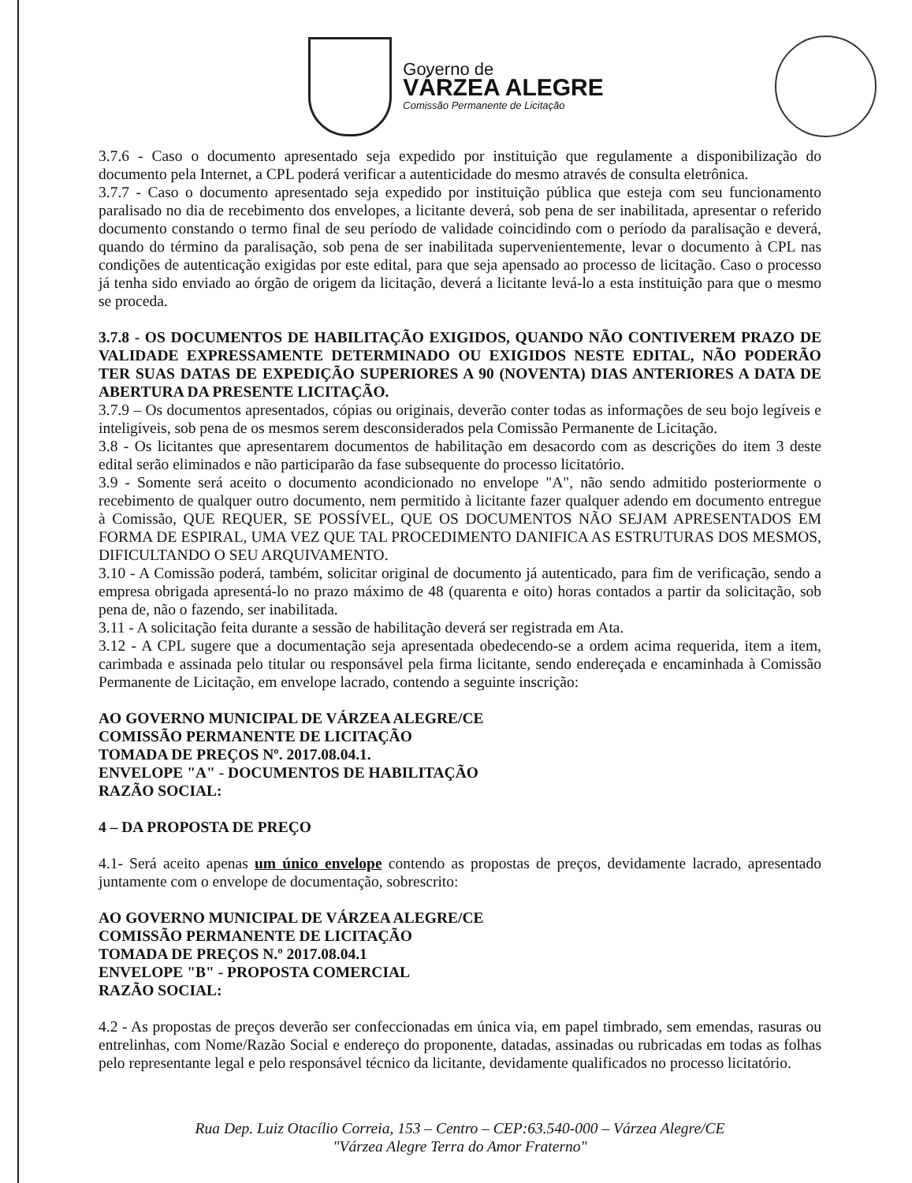Governo de
VÁRZEA ALEGRE
Comissão Permanente de Licitação
3.7.6 - Caso o documento apresentado seja expedido por instituição que regulamente a disponibilização do documento pela Internet, a CPL poderá verificar a autenticidade do mesmo através de consulta eletrônica.
3.7.7 - Caso o documento apresentado seja expedido por instituição pública que esteja com seu funcionamento paralisado no dia de recebimento dos envelopes, a licitante deverá, sob pena de ser inabilitada, apresentar o referido documento constando o termo final de seu período de validade coincidindo com o período da paralisação e deverá, quando do término da paralisação, sob pena de ser inabilitada supervenientemente, levar o documento à CPL nas condições de autenticação exigidas por este edital, para que seja apensado ao processo de licitação. Caso o processo já tenha sido enviado ao órgão de origem da licitação, deverá a licitante levá-lo a esta instituição para que o mesmo se proceda.
3.7.8 - OS DOCUMENTOS DE HABILITAÇÃO EXIGIDOS, QUANDO NÃO CONTIVEREM PRAZO DE VALIDADE EXPRESSAMENTE DETERMINADO OU EXIGIDOS NESTE EDITAL, NÃO PODERÃO TER SUAS DATAS DE EXPEDIÇÃO SUPERIORES A 90 (NOVENTA) DIAS ANTERIORES A DATA DE ABERTURA DA PRESENTE LICITAÇÃO.
3.7.9 – Os documentos apresentados, cópias ou originais, deverão conter todas as informações de seu bojo legíveis e inteligíveis, sob pena de os mesmos serem desconsiderados pela Comissão Permanente de Licitação.
3.8 - Os licitantes que apresentarem documentos de habilitação em desacordo com as descrições do item 3 deste edital serão eliminados e não participarão da fase subsequente do processo licitatório.
3.9 - Somente será aceito o documento acondicionado no envelope "A", não sendo admitido posteriormente o recebimento de qualquer outro documento, nem permitido à licitante fazer qualquer adendo em documento entregue à Comissão, QUE REQUER, SE POSSÍVEL, QUE OS DOCUMENTOS NÃO SEJAM APRESENTADOS EM FORMA DE ESPIRAL, UMA VEZ QUE TAL PROCEDIMENTO DANIFICA AS ESTRUTURAS DOS MESMOS, DIFICULTANDO O SEU ARQUIVAMENTO.
3.10 - A Comissão poderá, também, solicitar original de documento já autenticado, para fim de verificação, sendo a empresa obrigada apresentá-lo no prazo máximo de 48 (quarenta e oito) horas contados a partir da solicitação, sob pena de, não o fazendo, ser inabilitada.
3.11 - A solicitação feita durante a sessão de habilitação deverá ser registrada em Ata.
3.12 - A CPL sugere que a documentação seja apresentada obedecendo-se a ordem acima requerida, item a item, carimbada e assinada pelo titular ou responsável pela firma licitante, sendo endereçada e encaminhada à Comissão Permanente de Licitação, em envelope lacrado, contendo a seguinte inscrição:
AO GOVERNO MUNICIPAL DE VÁRZEA ALEGRE/CE
COMISSÃO PERMANENTE DE LICITAÇÃO
TOMADA DE PREÇOS Nº. 2017.08.04.1.
ENVELOPE "A" - DOCUMENTOS DE HABILITAÇÃO
RAZÃO SOCIAL:
4 – DA PROPOSTA DE PREÇO
4.1- Será aceito apenas um único envelope contendo as propostas de preços, devidamente lacrado, apresentado juntamente com o envelope de documentação, sobrescrito:
AO GOVERNO MUNICIPAL DE VÁRZEA ALEGRE/CE
COMISSÃO PERMANENTE DE LICITAÇÃO
TOMADA DE PREÇOS N.º 2017.08.04.1
ENVELOPE "B" - PROPOSTA COMERCIAL
RAZÃO SOCIAL:
4.2 - As propostas de preços deverão ser confeccionadas em única via, em papel timbrado, sem emendas, rasuras ou entrelinhas, com Nome/Razão Social e endereço do proponente, datadas, assinadas ou rubricadas em todas as folhas pelo representante legal e pelo responsável técnico da licitante, devidamente qualificados no processo licitatório.
Rua Dep. Luiz Otacílio Correia, 153 – Centro – CEP:63.540-000 – Várzea Alegre/CE
"Várzea Alegre Terra do Amor Fraterno"